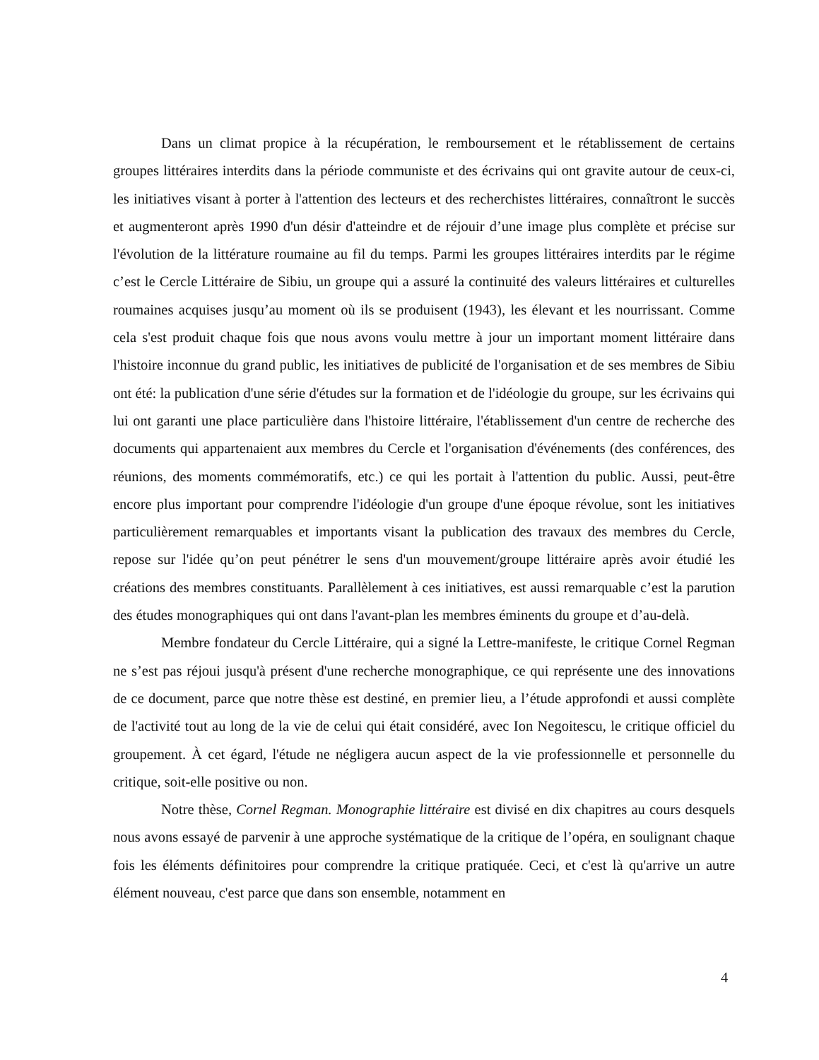Dans un climat propice à la récupération, le remboursement et le rétablissement de certains groupes littéraires interdits dans la période communiste et des écrivains qui ont gravite autour de ceux-ci, les initiatives visant à porter à l'attention des lecteurs et des recherchistes littéraires, connaîtront le succès et augmenteront après 1990 d'un désir d'atteindre et de réjouir d’une image plus complète et précise sur l'évolution de la littérature roumaine au fil du temps. Parmi les groupes littéraires interdits par le régime c’est le Cercle Littéraire de Sibiu, un groupe qui a assuré la continuité des valeurs littéraires et culturelles roumaines acquises jusqu’au moment où ils se produisent (1943), les élevant et les nourrissant. Comme cela s'est produit chaque fois que nous avons voulu mettre à jour un important moment littéraire dans l'histoire inconnue du grand public, les initiatives de publicité de l'organisation et de ses membres de Sibiu ont été: la publication d'une série d'études sur la formation et de l'idéologie du groupe, sur les écrivains qui lui ont garanti une place particulière dans l'histoire littéraire, l'établissement d'un centre de recherche des documents qui appartenaient aux membres du Cercle et l'organisation d'événements (des conférences, des réunions, des moments commémoratifs, etc.) ce qui les portait à l'attention du public. Aussi, peut-être encore plus important pour comprendre l'idéologie d'un groupe d'une époque révolue, sont les initiatives particulièrement remarquables et importants visant la publication des travaux des membres du Cercle, repose sur l'idée qu’on peut pénétrer le sens d'un mouvement/groupe littéraire après avoir étudié les créations des membres constituants. Parallèlement à ces initiatives, est aussi remarquable c’est la parution des études monographiques qui ont dans l'avant-plan les membres éminents du groupe et d’au-delà.
Membre fondateur du Cercle Littéraire, qui a signé la Lettre-manifeste, le critique Cornel Regman ne s’est pas réjoui jusqu'à présent d'une recherche monographique, ce qui représente une des innovations de ce document, parce que notre thèse est destiné, en premier lieu, a l’étude approfondi et aussi complète de l'activité tout au long de la vie de celui qui était considéré, avec Ion Negoitescu, le critique officiel du groupement. À cet égard, l'étude ne négligera aucun aspect de la vie professionnelle et personnelle du critique, soit-elle positive ou non.
Notre thèse, Cornel Regman. Monographie littéraire est divisé en dix chapitres au cours desquels nous avons essayé de parvenir à une approche systématique de la critique de l’opéra, en soulignant chaque fois les éléments définitoires pour comprendre la critique pratiquée. Ceci, et c'est là qu'arrive un autre élément nouveau, c'est parce que dans son ensemble, notamment en
4